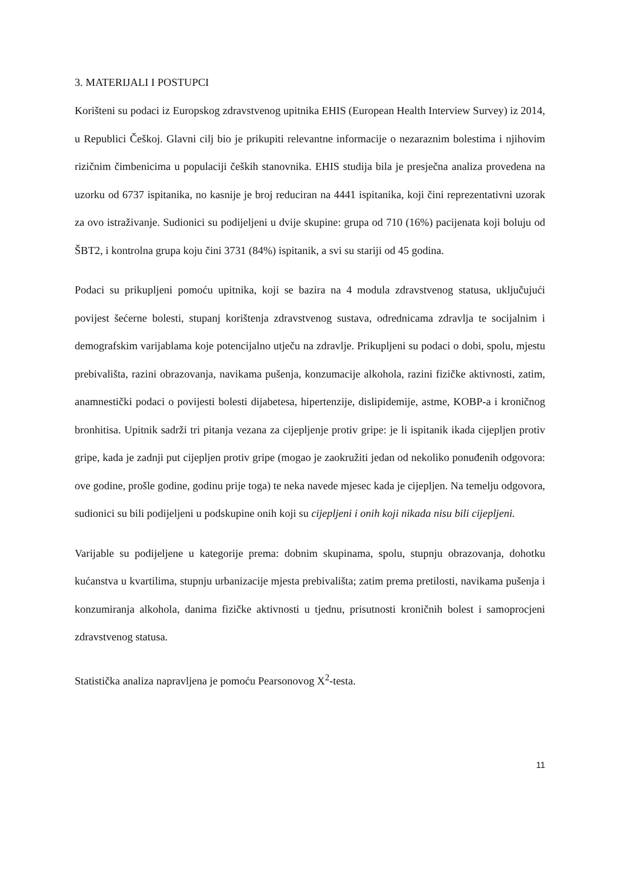3. MATERIJALI I POSTUPCI
Korišteni su podaci iz Europskog zdravstvenog upitnika EHIS (European Health Interview Survey) iz 2014, u Republici Češkoj. Glavni cilj bio je prikupiti relevantne informacije o nezaraznim bolestima i njihovim rizičnim čimbenicima u populaciji čeških stanovnika. EHIS studija bila je presječna analiza provedena na uzorku od 6737 ispitanika, no kasnije je broj reduciran na 4441 ispitanika, koji čini reprezentativni uzorak za ovo istraživanje. Sudionici su podijeljeni u dvije skupine: grupa od 710 (16%) pacijenata koji boluju od ŠBT2, i kontrolna grupa koju čini 3731 (84%) ispitanik, a svi su stariji od 45 godina.
Podaci su prikupljeni pomoću upitnika, koji se bazira na 4 modula zdravstvenog statusa, uključujući povijest šećerne bolesti, stupanj korištenja zdravstvenog sustava, odrednicama zdravlja te socijalnim i demografskim varijablama koje potencijalno utječu na zdravlje. Prikupljeni su podaci o dobi, spolu, mjestu prebivališta, razini obrazovanja, navikama pušenja, konzumacije alkohola, razini fizičke aktivnosti, zatim, anamnestički podaci o povijesti bolesti dijabetesa, hipertenzije, dislipidemije, astme, KOBP-a i kroničnog bronhitisa. Upitnik sadrži tri pitanja vezana za cijepljenje protiv gripe: je li ispitanik ikada cijepljen protiv gripe, kada je zadnji put cijepljen protiv gripe (mogao je zaokružiti jedan od nekoliko ponuđenih odgovora: ove godine, prošle godine, godinu prije toga) te neka navede mjesec kada je cijepljen. Na temelju odgovora, sudionici su bili podijeljeni u podskupine onih koji su cijepljeni i onih koji nikada nisu bili cijepljeni.
Varijable su podijeljene u kategorije prema: dobnim skupinama, spolu, stupnju obrazovanja, dohotku kućanstva u kvartilima, stupnju urbanizacije mjesta prebivališta; zatim prema pretilosti, navikama pušenja i konzumiranja alkohola, danima fizičke aktivnosti u tjednu, prisutnosti kroničnih bolest i samoprocjeni zdravstvenog statusa.
Statistička analiza napravljena je pomoću Pearsonovog X<sup>2</sup>-testa.
11